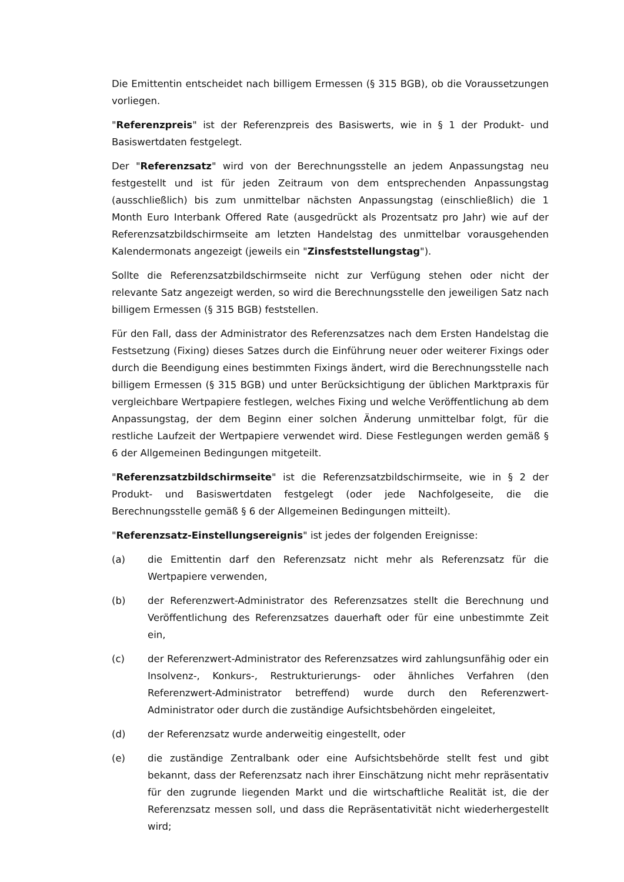Die Emittentin entscheidet nach billigem Ermessen (§ 315 BGB), ob die Voraussetzungen vorliegen.
"Referenzpreis" ist der Referenzpreis des Basiswerts, wie in § 1 der Produkt- und Basiswertdaten festgelegt.
Der "Referenzsatz" wird von der Berechnungsstelle an jedem Anpassungstag neu festgestellt und ist für jeden Zeitraum von dem entsprechenden Anpassungstag (ausschließlich) bis zum unmittelbar nächsten Anpassungstag (einschließlich) die 1 Month Euro Interbank Offered Rate (ausgedrückt als Prozentsatz pro Jahr) wie auf der Referenzsatzbildschirmseite am letzten Handelstag des unmittelbar vorausgehenden Kalendermonats angezeigt (jeweils ein "Zinsfeststellungstag").
Sollte die Referenzsatzbildschirmseite nicht zur Verfügung stehen oder nicht der relevante Satz angezeigt werden, so wird die Berechnungsstelle den jeweiligen Satz nach billigem Ermessen (§ 315 BGB) feststellen.
Für den Fall, dass der Administrator des Referenzsatzes nach dem Ersten Handelstag die Festsetzung (Fixing) dieses Satzes durch die Einführung neuer oder weiterer Fixings oder durch die Beendigung eines bestimmten Fixings ändert, wird die Berechnungsstelle nach billigem Ermessen (§ 315 BGB) und unter Berücksichtigung der üblichen Marktpraxis für vergleichbare Wertpapiere festlegen, welches Fixing und welche Veröffentlichung ab dem Anpassungstag, der dem Beginn einer solchen Änderung unmittelbar folgt, für die restliche Laufzeit der Wertpapiere verwendet wird. Diese Festlegungen werden gemäß § 6 der Allgemeinen Bedingungen mitgeteilt.
"Referenzsatzbildschirmseite" ist die Referenzsatzbildschirmseite, wie in § 2 der Produkt- und Basiswertdaten festgelegt (oder jede Nachfolgeseite, die die Berechnungsstelle gemäß § 6 der Allgemeinen Bedingungen mitteilt).
"Referenzsatz-Einstellungsereignis" ist jedes der folgenden Ereignisse:
(a) die Emittentin darf den Referenzsatz nicht mehr als Referenzsatz für die Wertpapiere verwenden,
(b) der Referenzwert-Administrator des Referenzsatzes stellt die Berechnung und Veröffentlichung des Referenzsatzes dauerhaft oder für eine unbestimmte Zeit ein,
(c) der Referenzwert-Administrator des Referenzsatzes wird zahlungsunfähig oder ein Insolvenz-, Konkurs-, Restrukturierungs- oder ähnliches Verfahren (den Referenzwert-Administrator betreffend) wurde durch den Referenzwert-Administrator oder durch die zuständige Aufsichtsbehörden eingeleitet,
(d) der Referenzsatz wurde anderweitig eingestellt, oder
(e) die zuständige Zentralbank oder eine Aufsichtsbehörde stellt fest und gibt bekannt, dass der Referenzsatz nach ihrer Einschätzung nicht mehr repräsentativ für den zugrunde liegenden Markt und die wirtschaftliche Realität ist, die der Referenzsatz messen soll, und dass die Repräsentativität nicht wiederhergestellt wird;